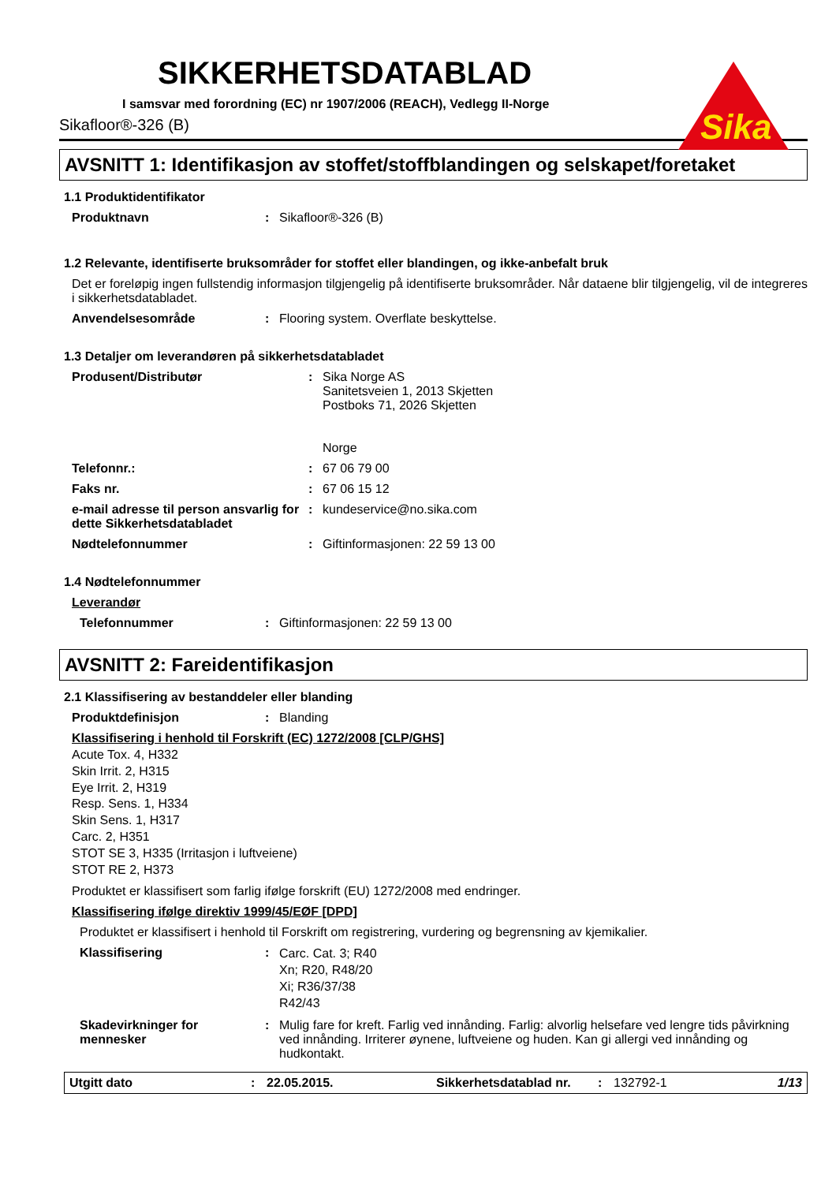Sika
SIKKERHETSDATABLAD
I samsvar med forordning (EC) nr 1907/2006 (REACH), Vedlegg II-Norge
Sikafloor®-326 (B)
AVSNITT 1: Identifikasjon av stoffet/stoffblandingen og selskapet/foretaket
1.1 Produktidentifikator
Produktnavn : Sikafloor®-326 (B)
1.2 Relevante, identifiserte bruksområder for stoffet eller blandingen, og ikke-anbefalt bruk
Det er foreløpig ingen fullstendig informasjon tilgjengelig på identifiserte bruksområder. Når dataene blir tilgjengelig, vil de integreres i sikkerhetsdatabladet.
Anvendelsesområde : Flooring system. Overflate beskyttelse.
1.3 Detaljer om leverandøren på sikkerhetsdatabladet
Produsent/Distributør : Sika Norge AS
Sanitetsveien 1, 2013 Skjetten
Postboks 71, 2026 Skjetten
Norge
Telefonnr.: : 67 06 79 00
Faks nr. : 67 06 15 12
e-mail adresse til person ansvarlig for dette Sikkerhetsdatabladet
: kundeservice@no.sika.com
Nødtelefonnummer : Giftinformasjonen: 22 59 13 00
1.4 Nødtelefonnummer
Leverandør
Telefonnummer : Giftinformasjonen: 22 59 13 00
AVSNITT 2: Fareidentifikasjon
2.1 Klassifisering av bestanddeler eller blanding
Produktdefinisjon : Blanding
Klassifisering i henhold til Forskrift (EC) 1272/2008 [CLP/GHS]
Acute Tox. 4, H332
Skin Irrit. 2, H315
Eye Irrit. 2, H319
Resp. Sens. 1, H334
Skin Sens. 1, H317
Carc. 2, H351
STOT SE 3, H335 (Irritasjon i luftveiene)
STOT RE 2, H373
Produktet er klassifisert som farlig ifølge forskrift (EU) 1272/2008 med endringer.
Klassifisering ifølge direktiv 1999/45/EØF [DPD]
Produktet er klassifisert i henhold til Forskrift om registrering, vurdering og begrensning av kjemikalier.
Klassifisering :
Carc. Cat. 3; R40
Xn; R20, R48/20
Xi; R36/37/38
R42/43
Skadevirkninger for mennesker
: Mulig fare for kreft. Farlig ved innånding. Farlig: alvorlig helsefare ved lengre tids påvirkning ved innånding. Irriterer øynene, luftveiene og huden. Kan gi allergi ved innånding og hudkontakt.
Utgitt dato: 22.05.2015. Sikkerhetsdatablad nr.: 132792-1 1/13